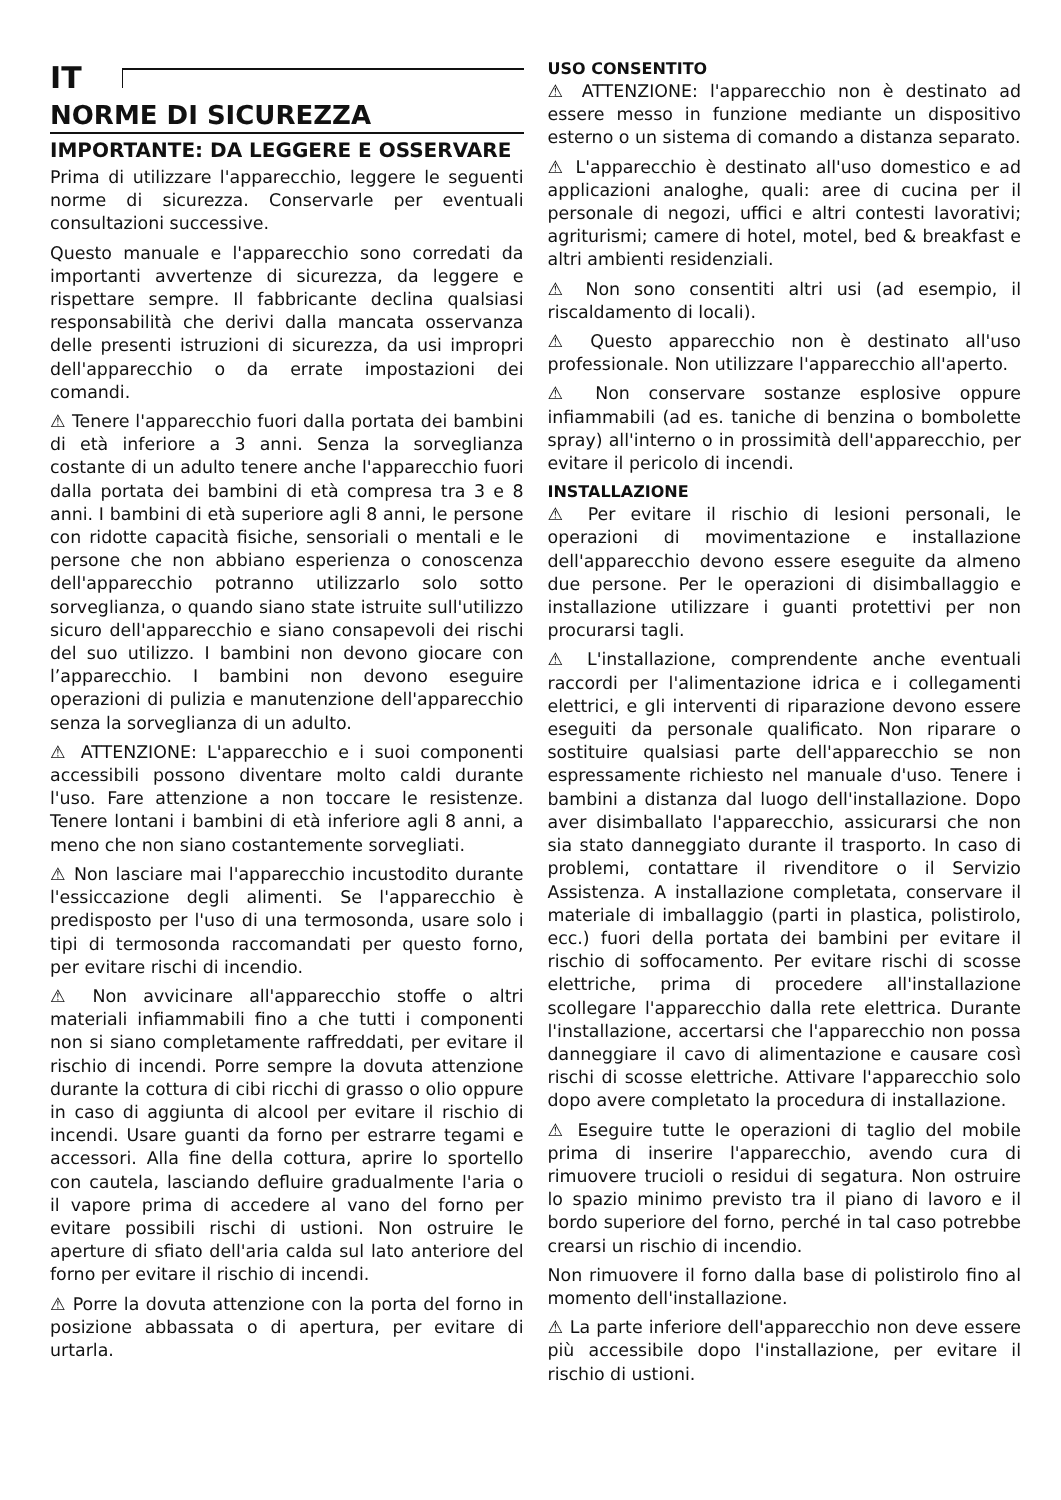IT
NORME DI SICUREZZA
IMPORTANTE: DA LEGGERE E OSSERVARE
Prima di utilizzare l'apparecchio, leggere le seguenti norme di sicurezza. Conservarle per eventuali consultazioni successive.
Questo manuale e l'apparecchio sono corredati da importanti avvertenze di sicurezza, da leggere e rispettare sempre. Il fabbricante declina qualsiasi responsabilità che derivi dalla mancata osservanza delle presenti istruzioni di sicurezza, da usi impropri dell'apparecchio o da errate impostazioni dei comandi.
⚠ Tenere l'apparecchio fuori dalla portata dei bambini di età inferiore a 3 anni. Senza la sorveglianza costante di un adulto tenere anche l'apparecchio fuori dalla portata dei bambini di età compresa tra 3 e 8 anni. I bambini di età superiore agli 8 anni, le persone con ridotte capacità fisiche, sensoriali o mentali e le persone che non abbiano esperienza o conoscenza dell'apparecchio potranno utilizzarlo solo sotto sorveglianza, o quando siano state istruite sull'utilizzo sicuro dell'apparecchio e siano consapevoli dei rischi del suo utilizzo. I bambini non devono giocare con l’apparecchio. I bambini non devono eseguire operazioni di pulizia e manutenzione dell'apparecchio senza la sorveglianza di un adulto.
⚠ ATTENZIONE: L'apparecchio e i suoi componenti accessibili possono diventare molto caldi durante l'uso. Fare attenzione a non toccare le resistenze. Tenere lontani i bambini di età inferiore agli 8 anni, a meno che non siano costantemente sorvegliati.
⚠ Non lasciare mai l'apparecchio incustodito durante l'essiccazione degli alimenti. Se l'apparecchio è predisposto per l'uso di una termosonda, usare solo i tipi di termosonda raccomandati per questo forno, per evitare rischi di incendio.
⚠ Non avvicinare all'apparecchio stoffe o altri materiali infiammabili fino a che tutti i componenti non si siano completamente raffreddati, per evitare il rischio di incendi. Porre sempre la dovuta attenzione durante la cottura di cibi ricchi di grasso o olio oppure in caso di aggiunta di alcool per evitare il rischio di incendi. Usare guanti da forno per estrarre tegami e accessori. Alla fine della cottura, aprire lo sportello con cautela, lasciando defluire gradualmente l'aria o il vapore prima di accedere al vano del forno per evitare possibili rischi di ustioni. Non ostruire le aperture di sfiato dell'aria calda sul lato anteriore del forno per evitare il rischio di incendi.
⚠ Porre la dovuta attenzione con la porta del forno in posizione abbassata o di apertura, per evitare di urtarla.
USO CONSENTITO
⚠ ATTENZIONE: l'apparecchio non è destinato ad essere messo in funzione mediante un dispositivo esterno o un sistema di comando a distanza separato.
⚠ L'apparecchio è destinato all'uso domestico e ad applicazioni analoghe, quali: aree di cucina per il personale di negozi, uffici e altri contesti lavorativi; agriturismi; camere di hotel, motel, bed & breakfast e altri ambienti residenziali.
⚠ Non sono consentiti altri usi (ad esempio, il riscaldamento di locali).
⚠ Questo apparecchio non è destinato all'uso professionale. Non utilizzare l'apparecchio all'aperto.
⚠ Non conservare sostanze esplosive oppure infiammabili (ad es. taniche di benzina o bombolette spray) all'interno o in prossimità dell'apparecchio, per evitare il pericolo di incendi.
INSTALLAZIONE
⚠ Per evitare il rischio di lesioni personali, le operazioni di movimentazione e installazione dell'apparecchio devono essere eseguite da almeno due persone. Per le operazioni di disimballaggio e installazione utilizzare i guanti protettivi per non procurarsi tagli.
⚠ L'installazione, comprendente anche eventuali raccordi per l'alimentazione idrica e i collegamenti elettrici, e gli interventi di riparazione devono essere eseguiti da personale qualificato. Non riparare o sostituire qualsiasi parte dell'apparecchio se non espressamente richiesto nel manuale d'uso. Tenere i bambini a distanza dal luogo dell'installazione. Dopo aver disimballato l'apparecchio, assicurarsi che non sia stato danneggiato durante il trasporto. In caso di problemi, contattare il rivenditore o il Servizio Assistenza. A installazione completata, conservare il materiale di imballaggio (parti in plastica, polistirolo, ecc.) fuori della portata dei bambini per evitare il rischio di soffocamento. Per evitare rischi di scosse elettriche, prima di procedere all'installazione scollegare l'apparecchio dalla rete elettrica. Durante l'installazione, accertarsi che l'apparecchio non possa danneggiare il cavo di alimentazione e causare così rischi di scosse elettriche. Attivare l'apparecchio solo dopo avere completato la procedura di installazione.
⚠ Eseguire tutte le operazioni di taglio del mobile prima di inserire l'apparecchio, avendo cura di rimuovere trucioli o residui di segatura. Non ostruire lo spazio minimo previsto tra il piano di lavoro e il bordo superiore del forno, perché in tal caso potrebbe crearsi un rischio di incendio.
Non rimuovere il forno dalla base di polistirolo fino al momento dell'installazione.
⚠ La parte inferiore dell'apparecchio non deve essere più accessibile dopo l'installazione, per evitare il rischio di ustioni.